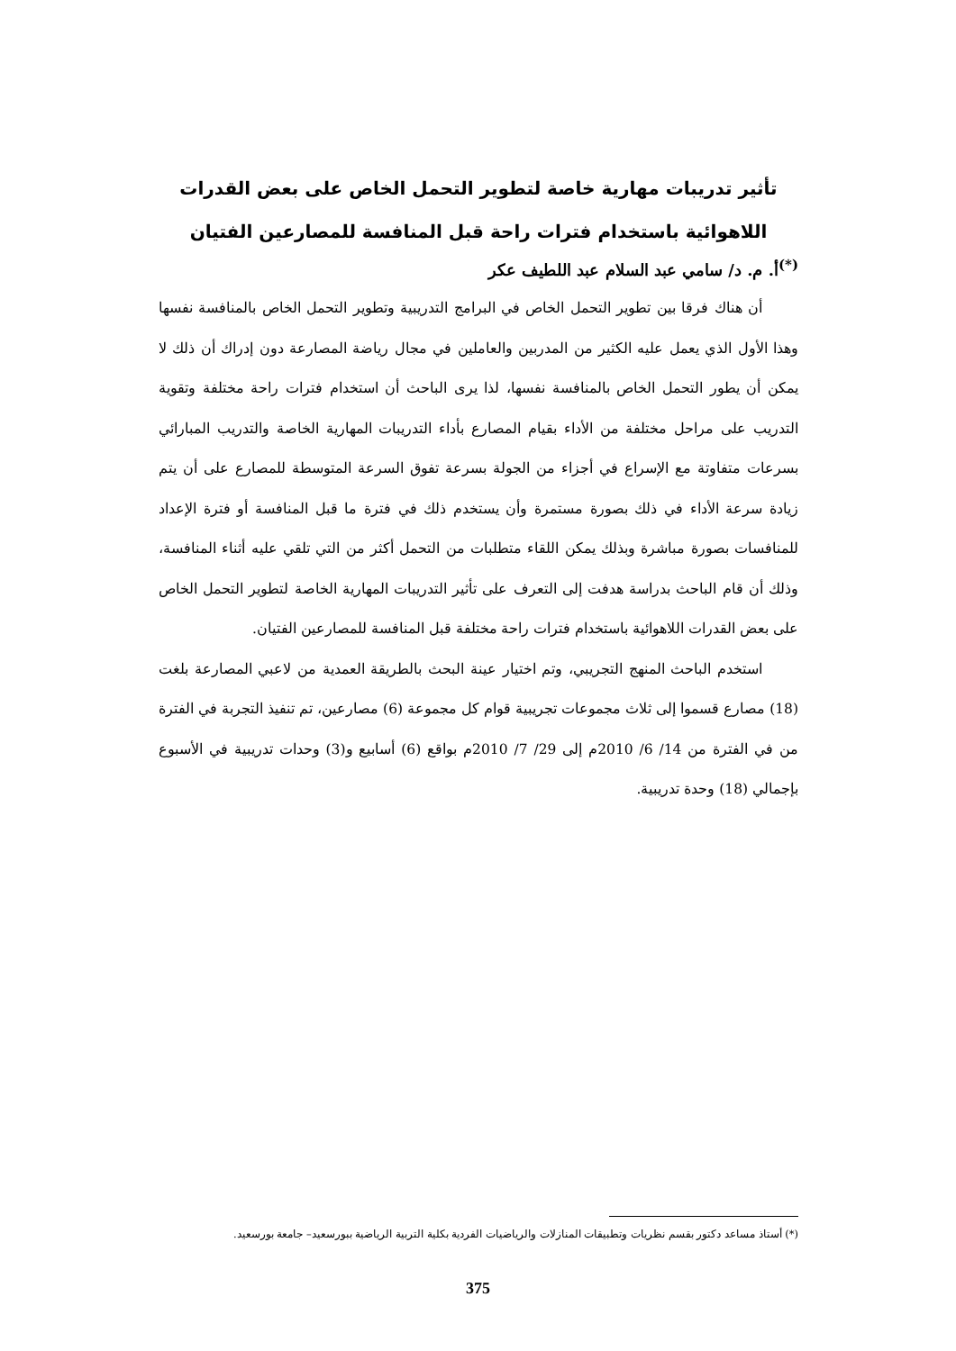تأثير تدريبات مهارية خاصة لتطوير التحمل الخاص على بعض القدرات
اللاهوائية باستخدام فترات راحة قبل المنافسة للمصارعين الفتيان
<sup>(*)</sup> أ. م. د/ سامي عبد السلام عبد اللطيف عكر
أن هناك فرقا بين تطوير التحمل الخاص في البرامج التدريبية وتطوير التحمل الخاص بالمنافسة نفسها وهذا الأول الذي يعمل عليه الكثير من المدربين والعاملين في مجال رياضة المصارعة دون إدراك أن ذلك لا يمكن أن يطور التحمل الخاص بالمنافسة نفسها، لذا يرى الباحث أن استخدام فترات راحة مختلفة وتقوية التدريب على مراحل مختلفة من الأداء بقيام المصارع بأداء التدريبات المهارية الخاصة والتدريب المبارائي بسرعات متفاوتة مع الإسراع في أجزاء من الجولة بسرعة تفوق السرعة المتوسطة للمصارع على أن يتم زيادة سرعة الأداء في ذلك بصورة مستمرة وأن يستخدم ذلك في فترة ما قبل المنافسة أو فترة الإعداد للمنافسات بصورة مباشرة وبذلك يمكن اللقاء متطلبات من التحمل أكثر من التي تلقي عليه أثناء المنافسة، وذلك أن قام الباحث بدراسة هدفت إلى التعرف على تأثير التدريبات المهارية الخاصة لتطوير التحمل الخاص على بعض القدرات اللاهوائية باستخدام فترات راحة مختلفة قبل المنافسة للمصارعين الفتيان.
استخدم الباحث المنهج التجريبي، وتم اختيار عينة البحث بالطريقة العمدية من لاعبي المصارعة بلغت (18) مصارع قسموا إلى ثلاث مجموعات تجريبية قوام كل مجموعة (6) مصارعين، تم تنفيذ التجربة في الفترة من في الفترة من 14/ 6/ 2010م إلى 29/ 7/ 2010م بواقع (6) أسابيع و(3) وحدات تدريبية في الأسبوع بإجمالي (18) وحدة تدريبية.
(*) أستاذ مساعد دكتور بقسم نظريات وتطبيقات المنازلات والرياضيات الفردية بكلية التربية الرياضية ببورسعيد– جامعة بورسعيد.
375